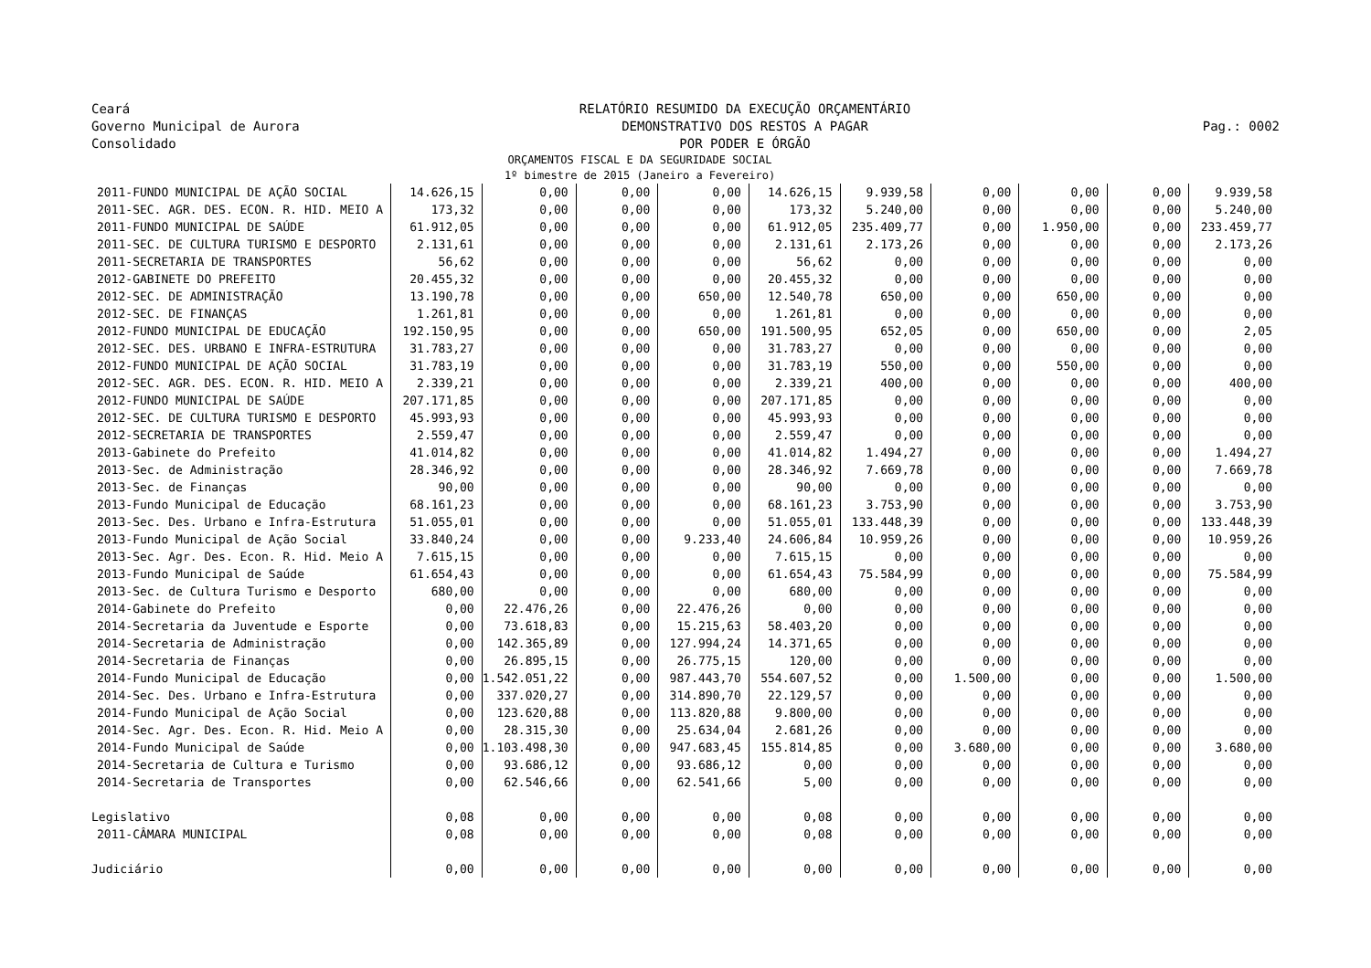Ceará
Governo Municipal de Aurora
Consolidado
RELATÓRIO RESUMIDO DA EXECUÇÃO ORÇAMENTÁRIO
DEMONSTRATIVO DOS RESTOS A PAGAR
POR PODER E ÓRGÃO
Pag.: 0002
ORÇAMENTOS FISCAL E DA SEGURIDADE SOCIAL
1º bimestre de 2015 (Janeiro a Fevereiro)
| 2011-FUNDO MUNICIPAL DE AÇÃO SOCIAL | 14.626,15 | 0,00 | 0,00 | 0,00 | 14.626,15 | 9.939,58 | 0,00 | 0,00 | 0,00 | 9.939,58 |
| 2011-SEC. AGR. DES. ECON. R. HID. MEIO A | 173,32 | 0,00 | 0,00 | 0,00 | 173,32 | 5.240,00 | 0,00 | 0,00 | 0,00 | 5.240,00 |
| 2011-FUNDO MUNICIPAL DE SAÚDE | 61.912,05 | 0,00 | 0,00 | 0,00 | 61.912,05 | 235.409,77 | 0,00 | 1.950,00 | 0,00 | 233.459,77 |
| 2011-SEC. DE CULTURA TURISMO E DESPORTO | 2.131,61 | 0,00 | 0,00 | 0,00 | 2.131,61 | 2.173,26 | 0,00 | 0,00 | 0,00 | 2.173,26 |
| 2011-SECRETARIA DE TRANSPORTES | 56,62 | 0,00 | 0,00 | 0,00 | 56,62 | 0,00 | 0,00 | 0,00 | 0,00 | 0,00 |
| 2012-GABINETE DO PREFEITO | 20.455,32 | 0,00 | 0,00 | 0,00 | 20.455,32 | 0,00 | 0,00 | 0,00 | 0,00 | 0,00 |
| 2012-SEC. DE ADMINISTRAÇÃO | 13.190,78 | 0,00 | 0,00 | 650,00 | 12.540,78 | 650,00 | 0,00 | 650,00 | 0,00 | 0,00 |
| 2012-SEC. DE FINANÇAS | 1.261,81 | 0,00 | 0,00 | 0,00 | 1.261,81 | 0,00 | 0,00 | 0,00 | 0,00 | 0,00 |
| 2012-FUNDO MUNICIPAL DE EDUCAÇÃO | 192.150,95 | 0,00 | 0,00 | 650,00 | 191.500,95 | 652,05 | 0,00 | 650,00 | 0,00 | 2,05 |
| 2012-SEC. DES. URBANO E INFRA-ESTRUTURA | 31.783,27 | 0,00 | 0,00 | 0,00 | 31.783,27 | 0,00 | 0,00 | 0,00 | 0,00 | 0,00 |
| 2012-FUNDO MUNICIPAL DE AÇÃO SOCIAL | 31.783,19 | 0,00 | 0,00 | 0,00 | 31.783,19 | 550,00 | 0,00 | 550,00 | 0,00 | 0,00 |
| 2012-SEC. AGR. DES. ECON. R. HID. MEIO A | 2.339,21 | 0,00 | 0,00 | 0,00 | 2.339,21 | 400,00 | 0,00 | 0,00 | 0,00 | 400,00 |
| 2012-FUNDO MUNICIPAL DE SAÚDE | 207.171,85 | 0,00 | 0,00 | 0,00 | 207.171,85 | 0,00 | 0,00 | 0,00 | 0,00 | 0,00 |
| 2012-SEC. DE CULTURA TURISMO E DESPORTO | 45.993,93 | 0,00 | 0,00 | 0,00 | 45.993,93 | 0,00 | 0,00 | 0,00 | 0,00 | 0,00 |
| 2012-SECRETARIA DE TRANSPORTES | 2.559,47 | 0,00 | 0,00 | 0,00 | 2.559,47 | 0,00 | 0,00 | 0,00 | 0,00 | 0,00 |
| 2013-Gabinete do Prefeito | 41.014,82 | 0,00 | 0,00 | 0,00 | 41.014,82 | 1.494,27 | 0,00 | 0,00 | 0,00 | 1.494,27 |
| 2013-Sec. de Administração | 28.346,92 | 0,00 | 0,00 | 0,00 | 28.346,92 | 7.669,78 | 0,00 | 0,00 | 0,00 | 7.669,78 |
| 2013-Sec. de Finanças | 90,00 | 0,00 | 0,00 | 0,00 | 90,00 | 0,00 | 0,00 | 0,00 | 0,00 | 0,00 |
| 2013-Fundo Municipal de Educação | 68.161,23 | 0,00 | 0,00 | 0,00 | 68.161,23 | 3.753,90 | 0,00 | 0,00 | 0,00 | 3.753,90 |
| 2013-Sec. Des. Urbano e Infra-Estrutura | 51.055,01 | 0,00 | 0,00 | 0,00 | 51.055,01 | 133.448,39 | 0,00 | 0,00 | 0,00 | 133.448,39 |
| 2013-Fundo Municipal de Ação Social | 33.840,24 | 0,00 | 0,00 | 9.233,40 | 24.606,84 | 10.959,26 | 0,00 | 0,00 | 0,00 | 10.959,26 |
| 2013-Sec. Agr. Des. Econ. R. Hid. Meio A | 7.615,15 | 0,00 | 0,00 | 0,00 | 7.615,15 | 0,00 | 0,00 | 0,00 | 0,00 | 0,00 |
| 2013-Fundo Municipal de Saúde | 61.654,43 | 0,00 | 0,00 | 0,00 | 61.654,43 | 75.584,99 | 0,00 | 0,00 | 0,00 | 75.584,99 |
| 2013-Sec. de Cultura Turismo e Desporto | 680,00 | 0,00 | 0,00 | 0,00 | 680,00 | 0,00 | 0,00 | 0,00 | 0,00 | 0,00 |
| 2014-Gabinete do Prefeito | 0,00 | 22.476,26 | 0,00 | 22.476,26 | 0,00 | 0,00 | 0,00 | 0,00 | 0,00 | 0,00 |
| 2014-Secretaria da Juventude e Esporte | 0,00 | 73.618,83 | 0,00 | 15.215,63 | 58.403,20 | 0,00 | 0,00 | 0,00 | 0,00 | 0,00 |
| 2014-Secretaria de Administração | 0,00 | 142.365,89 | 0,00 | 127.994,24 | 14.371,65 | 0,00 | 0,00 | 0,00 | 0,00 | 0,00 |
| 2014-Secretaria de Finanças | 0,00 | 26.895,15 | 0,00 | 26.775,15 | 120,00 | 0,00 | 0,00 | 0,00 | 0,00 | 0,00 |
| 2014-Fundo Municipal de Educação | 0,00 | 1.542.051,22 | 0,00 | 987.443,70 | 554.607,52 | 0,00 | 1.500,00 | 0,00 | 0,00 | 1.500,00 |
| 2014-Sec. Des. Urbano e Infra-Estrutura | 0,00 | 337.020,27 | 0,00 | 314.890,70 | 22.129,57 | 0,00 | 0,00 | 0,00 | 0,00 | 0,00 |
| 2014-Fundo Municipal de Ação Social | 0,00 | 123.620,88 | 0,00 | 113.820,88 | 9.800,00 | 0,00 | 0,00 | 0,00 | 0,00 | 0,00 |
| 2014-Sec. Agr. Des. Econ. R. Hid. Meio A | 0,00 | 28.315,30 | 0,00 | 25.634,04 | 2.681,26 | 0,00 | 0,00 | 0,00 | 0,00 | 0,00 |
| 2014-Fundo Municipal de Saúde | 0,00 | 1.103.498,30 | 0,00 | 947.683,45 | 155.814,85 | 0,00 | 3.680,00 | 0,00 | 0,00 | 3.680,00 |
| 2014-Secretaria de Cultura e Turismo | 0,00 | 93.686,12 | 0,00 | 93.686,12 | 0,00 | 0,00 | 0,00 | 0,00 | 0,00 | 0,00 |
| 2014-Secretaria de Transportes | 0,00 | 62.546,66 | 0,00 | 62.541,66 | 5,00 | 0,00 | 0,00 | 0,00 | 0,00 | 0,00 |
| Legislativo | 0,08 | 0,00 | 0,00 | 0,00 | 0,08 | 0,00 | 0,00 | 0,00 | 0,00 | 0,00 |
| 2011-CÂMARA MUNICIPAL | 0,08 | 0,00 | 0,00 | 0,00 | 0,08 | 0,00 | 0,00 | 0,00 | 0,00 | 0,00 |
| Judiciário | 0,00 | 0,00 | 0,00 | 0,00 | 0,00 | 0,00 | 0,00 | 0,00 | 0,00 | 0,00 |